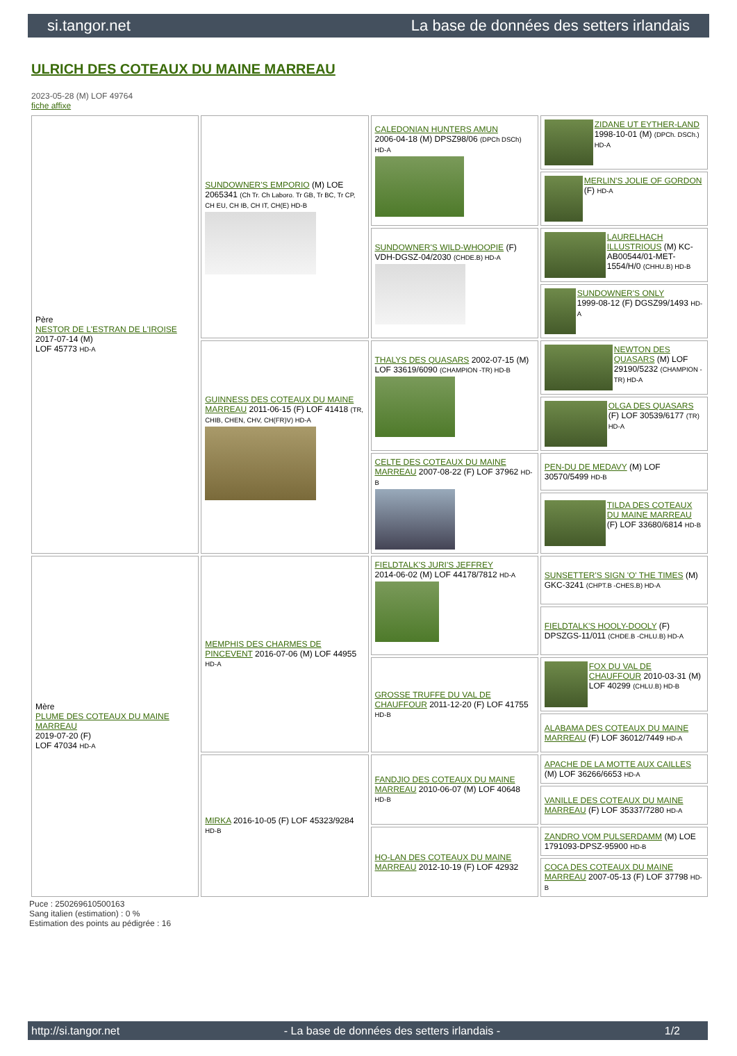si.tangor.net La base de données des setters irlandais
ULRICH DES COTEAUX DU MAINE MARREAU
2023-05-28 (M) LOF 49764
fiche affixe
| Père NESTOR DE L'ESTRAN DE L'IROISE 2017-07-14 (M) LOF 45773 HD-A | SUNDOWNER'S EMPORIO (M) LOE 2065341 (Ch Tr. Ch Laboro. Tr GB, Tr BC, Tr CP, CH EU, CH IB, CH IT, CH(E) HD-B | CALEDONIAN HUNTERS AMUN 2006-04-18 (M) DPSZ98/06 (DPCh DSCh) HD-A | ZIDANE UT EYTHER-LAND 1998-10-01 (M) (DPCh. DSCh.) HD-A |
| | | | MERLIN'S JOLIE OF GORDON (F) HD-A |
| | | SUNDOWNER'S WILD-WHOOPIE (F) VDH-DGSZ-04/2030 (CHDE.B) HD-A | LAURELHACH ILLUSTRIOUS (M) KC-AB00544/01-MET-1554/H/0 (CHHU.B) HD-B |
| | | | SUNDOWNER'S ONLY 1999-08-12 (F) DGSZ99/1493 HD-A |
| | GUINNESS DES COTEAUX DU MAINE MARREAU 2011-06-15 (F) LOF 41418 (TR, CHIB, CHEN, CHV, CH(FR)V) HD-A | THALYS DES QUASARS 2002-07-15 (M) LOF 33619/6090 (CHAMPION -TR) HD-B | NEWTON DES QUASARS (M) LOF 29190/5232 (CHAMPION -TR) HD-A |
| | | | OLGA DES QUASARS (F) LOF 30539/6177 (TR) HD-A |
| | | CELTE DES COTEAUX DU MAINE MARREAU 2007-08-22 (F) LOF 37962 HD-B | PEN-DU DE MEDAVY (M) LOF 30570/5499 HD-B |
| | | | TILDA DES COTEAUX DU MAINE MARREAU (F) LOF 33680/6814 HD-B |
| Mère PLUME DES COTEAUX DU MAINE MARREAU 2019-07-20 (F) LOF 47034 HD-A | MEMPHIS DES CHARMES DE PINCEVENT 2016-07-06 (M) LOF 44955 HD-A | FIELDTALK'S JURI'S JEFFREY 2014-06-02 (M) LOF 44178/7812 HD-A | SUNSETTER'S SIGN 'O' THE TIMES (M) GKC-3241 (CHPT.B -CHES.B) HD-A |
| | | | FIELDTALK'S HOOLY-DOOLY (F) DPSZGS-11/011 (CHDE.B -CHLU.B) HD-A |
| | | GROSSE TRUFFE DU VAL DE CHAUFFOUR 2011-12-20 (F) LOF 41755 HD-B | FOX DU VAL DE CHAUFFOUR 2010-03-31 (M) LOF 40299 (CHLU.B) HD-B |
| | | | ALABAMA DES COTEAUX DU MAINE MARREAU (F) LOF 36012/7449 HD-A |
| | MIRKA 2016-10-05 (F) LOF 45323/9284 HD-B | FANDJIO DES COTEAUX DU MAINE MARREAU 2010-06-07 (M) LOF 40648 HD-B | APACHE DE LA MOTTE AUX CAILLES (M) LOF 36266/6653 HD-A |
| | | | VANILLE DES COTEAUX DU MAINE MARREAU (F) LOF 35337/7280 HD-A |
| | | HO-LAN DES COTEAUX DU MAINE MARREAU 2012-10-19 (F) LOF 42932 | ZANDRO VOM PULSERDAMM (M) LOE 1791093-DPSZ-95900 HD-B |
| | | | COCA DES COTEAUX DU MAINE MARREAU 2007-05-13 (F) LOF 37798 HD-B |
Puce : 250269610500163
Sang italien (estimation) : 0 %
Estimation des points au pédigrée : 16
http://si.tangor.net - La base de données des setters irlandais - 1/2